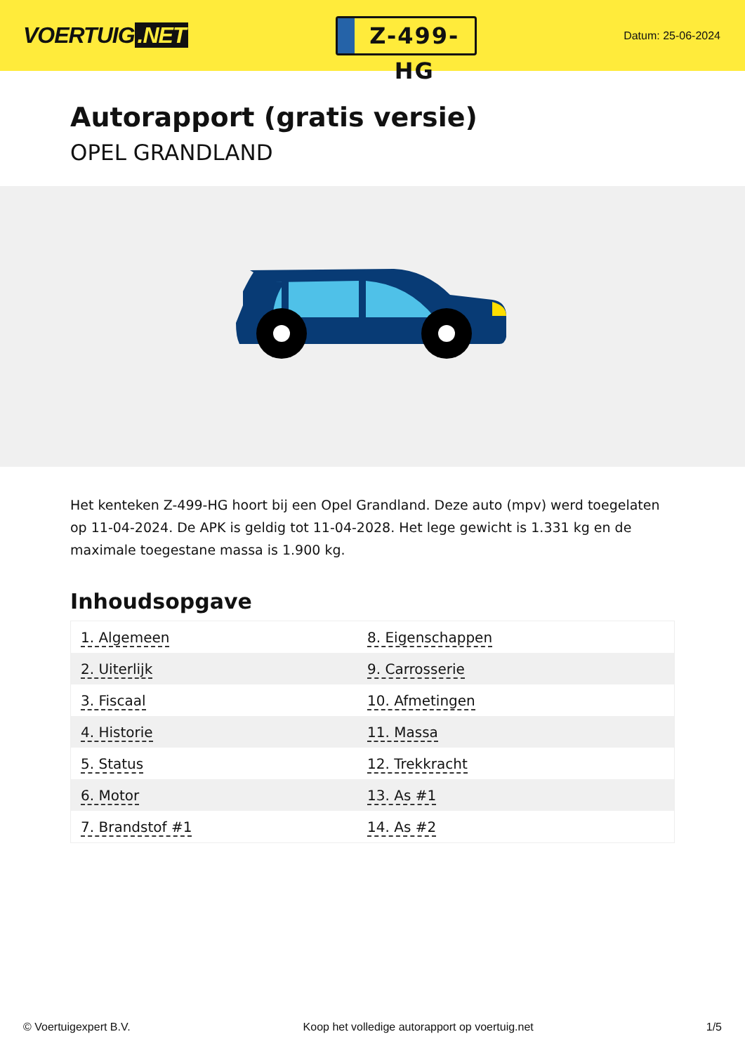VOERTUIG.NET
Z-499-HG
Datum: 25-06-2024
Autorapport (gratis versie)
OPEL GRANDLAND
Het kenteken Z-499-HG hoort bij een Opel Grandland. Deze auto (mpv) werd toegelaten op 11-04-2024. De APK is geldig tot 11-04-2028. Het lege gewicht is 1.331 kg en de maximale toegestane massa is 1.900 kg.
Inhoudsopgave
| 1. Algemeen | 8. Eigenschappen |
| 2. Uiterlijk | 9. Carrosserie |
| 3. Fiscaal | 10. Afmetingen |
| 4. Historie | 11. Massa |
| 5. Status | 12. Trekkracht |
| 6. Motor | 13. As #1 |
| 7. Brandstof #1 | 14. As #2 |
© Voertuigexpert B.V. Koop het volledige autorapport op voertuig.net
1/5